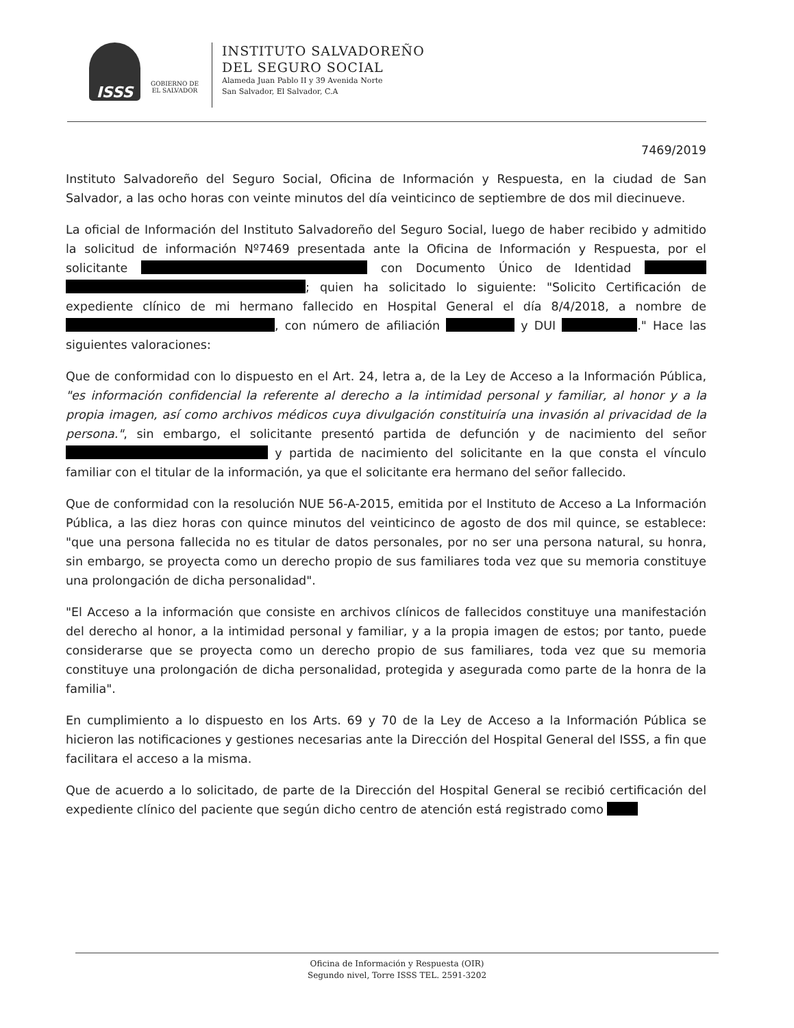ISSS
GOBIERNO DE
EL SALVADOR
INSTITUTO SALVADOREÑO
DEL SEGURO SOCIAL
Alameda Juan Pablo II y 39 Avenida Norte
San Salvador, El Salvador, C.A
7469/2019
Instituto Salvadoreño del Seguro Social, Oficina de Información y Respuesta, en la ciudad de San Salvador, a las ocho horas con veinte minutos del día veinticinco de septiembre de dos mil diecinueve.
La oficial de Información del Instituto Salvadoreño del Seguro Social, luego de haber recibido y admitido la solicitud de información Nº7469 presentada ante la Oficina de Información y Respuesta, por el solicitante con Documento Único de Identidad ; quien ha solicitado lo siguiente: "Solicito Certificación de expediente clínico de mi hermano fallecido en Hospital General el día 8/4/2018, a nombre de , con número de afiliación y DUI ." Hace las siguientes valoraciones:
Que de conformidad con lo dispuesto en el Art. 24, letra a, de la Ley de Acceso a la Información Pública, "es información confidencial la referente al derecho a la intimidad personal y familiar, al honor y a la propia imagen, así como archivos médicos cuya divulgación constituiría una invasión al privacidad de la persona.", sin embargo, el solicitante presentó partida de defunción y de nacimiento del señor y partida de nacimiento del solicitante en la que consta el vínculo familiar con el titular de la información, ya que el solicitante era hermano del señor fallecido.
Que de conformidad con la resolución NUE 56-A-2015, emitida por el Instituto de Acceso a La Información Pública, a las diez horas con quince minutos del veinticinco de agosto de dos mil quince, se establece: "que una persona fallecida no es titular de datos personales, por no ser una persona natural, su honra, sin embargo, se proyecta como un derecho propio de sus familiares toda vez que su memoria constituye una prolongación de dicha personalidad".
"El Acceso a la información que consiste en archivos clínicos de fallecidos constituye una manifestación del derecho al honor, a la intimidad personal y familiar, y a la propia imagen de estos; por tanto, puede considerarse que se proyecta como un derecho propio de sus familiares, toda vez que su memoria constituye una prolongación de dicha personalidad, protegida y asegurada como parte de la honra de la familia".
En cumplimiento a lo dispuesto en los Arts. 69 y 70 de la Ley de Acceso a la Información Pública se hicieron las notificaciones y gestiones necesarias ante la Dirección del Hospital General del ISSS, a fin que facilitara el acceso a la misma.
Que de acuerdo a lo solicitado, de parte de la Dirección del Hospital General se recibió certificación del expediente clínico del paciente que según dicho centro de atención está registrado como
Oficina de Información y Respuesta (OIR)
Segundo nivel, Torre ISSS TEL. 2591-3202